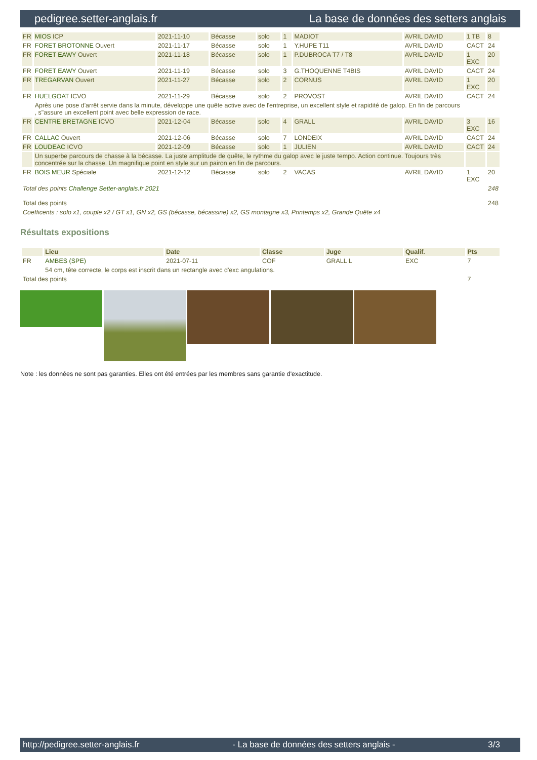pedigree.setter-anglais.fr La base de données des setters anglais
| FR | MIOS ICP | 2021-11-10 | Bécasse | solo | 1 | MADIOT | AVRIL DAVID | 1 TB | 8 |
| FR | FORET BROTONNE Ouvert | 2021-11-17 | Bécasse | solo | 1 | Y.HUPE T11 | AVRIL DAVID | CACT | 24 |
| FR | FORET EAWY Ouvert | 2021-11-18 | Bécasse | solo | 1 | P.DUBROCA T7 / T8 | AVRIL DAVID | 1 EXC | 20 |
| FR | FORET EAWY Ouvert | 2021-11-19 | Bécasse | solo | 3 | G.THOQUENNE T4BIS | AVRIL DAVID | CACT | 24 |
| FR | TREGARVAN Ouvert | 2021-11-27 | Bécasse | solo | 2 | CORNUS | AVRIL DAVID | 1 EXC | 20 |
| FR | HUELGOAT ICVO | 2021-11-29 | Bécasse | solo | 2 | PROVOST | AVRIL DAVID | CACT | 24 |
| | Après une pose d'arrêt servie dans la minute, développe une quête active avec de l'entreprise, un excellent style et rapidité de galop. En fin de parcours , s"assure un excellent point avec belle expression de race. | | | | | | | | |
| FR | CENTRE BRETAGNE ICVO | 2021-12-04 | Bécasse | solo | 4 | GRALL | AVRIL DAVID | 3 EXC | 16 |
| FR | CALLAC Ouvert | 2021-12-06 | Bécasse | solo | 7 | LONDEIX | AVRIL DAVID | CACT | 24 |
| FR | LOUDEAC ICVO | 2021-12-09 | Bécasse | solo | 1 | JULIEN | AVRIL DAVID | CACT | 24 |
| | Un superbe parcours de chasse à la bécasse. La juste amplitude de quête, le rythme du galop avec le juste tempo. Action continue. Toujours très concentrée sur la chasse. Un magnifique point en style sur un pairon en fin de parcours. | | | | | | | | |
| FR | BOIS MEUR Spéciale | 2021-12-12 | Bécasse | solo | 2 | VACAS | AVRIL DAVID | 1 EXC | 20 |
| Total des points Challenge Setter-anglais.fr 2021 | | | | | | | | | 248 |
| Total des points | | | | | | | | | 248 |
| Coefficents : solo x1, couple x2 / GT x1, GN x2, GS (bécasse, bécassine) x2, GS montagne x3, Printemps x2, Grande Quête x4 | | | | | | | | | |
Résultats expositions
| | Lieu | Date | Classe | Juge | Qualif. | Pts |
| --- | --- | --- | --- | --- | --- | --- |
| FR | AMBES (SPE) | 2021-07-11 | COF | GRALL L | EXC | 7 |
| | 54 cm, tête correcte, le corps est inscrit dans un rectangle avec d'exc angulations. | | | | | |
| Total des points | | | | | | 7 |
Note : les données ne sont pas garanties. Elles ont été entrées par les membres sans garantie d'exactitude.
http://pedigree.setter-anglais.fr - La base de données des setters anglais - 3/3